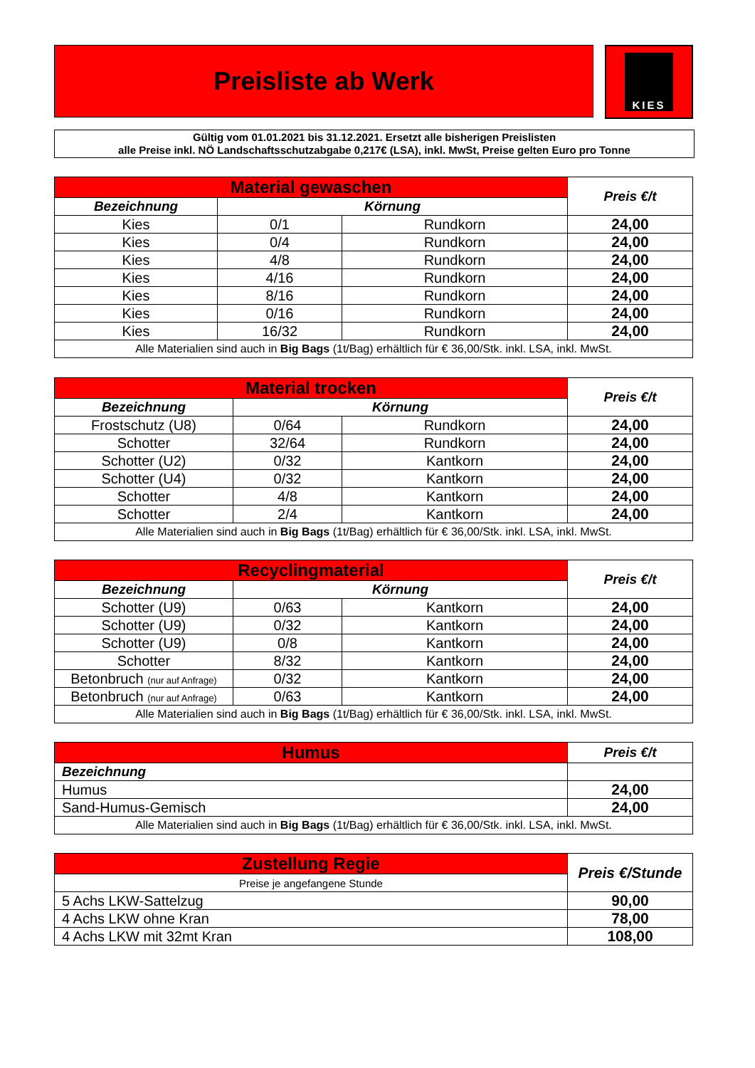Preisliste ab Werk
KIES
Gültig vom 01.01.2021 bis 31.12.2021. Ersetzt alle bisherigen Preislisten
alle Preise inkl. NÖ Landschaftsschutzabgabe 0,217€ (LSA), inkl. MwSt, Preise gelten Euro pro Tonne
| Material gewaschen | | | Preis €/t |
| --- | --- | --- | --- |
| Bezeichnung | Körnung | | |
| Kies | 0/1 | Rundkorn | 24,00 |
| Kies | 0/4 | Rundkorn | 24,00 |
| Kies | 4/8 | Rundkorn | 24,00 |
| Kies | 4/16 | Rundkorn | 24,00 |
| Kies | 8/16 | Rundkorn | 24,00 |
| Kies | 0/16 | Rundkorn | 24,00 |
| Kies | 16/32 | Rundkorn | 24,00 |
| Alle Materialien sind auch in Big Bags (1t/Bag) erhältlich für € 36,00/Stk. inkl. LSA, inkl. MwSt. | | | |
| Material trocken | | | Preis €/t |
| --- | --- | --- | --- |
| Bezeichnung | Körnung | | |
| Frostschutz (U8) | 0/64 | Rundkorn | 24,00 |
| Schotter | 32/64 | Rundkorn | 24,00 |
| Schotter (U2) | 0/32 | Kantkorn | 24,00 |
| Schotter (U4) | 0/32 | Kantkorn | 24,00 |
| Schotter | 4/8 | Kantkorn | 24,00 |
| Schotter | 2/4 | Kantkorn | 24,00 |
| Alle Materialien sind auch in Big Bags (1t/Bag) erhältlich für € 36,00/Stk. inkl. LSA, inkl. MwSt. | | | |
| Recyclingmaterial | | | Preis €/t |
| --- | --- | --- | --- |
| Bezeichnung | Körnung | | |
| Schotter (U9) | 0/63 | Kantkorn | 24,00 |
| Schotter (U9) | 0/32 | Kantkorn | 24,00 |
| Schotter (U9) | 0/8 | Kantkorn | 24,00 |
| Schotter | 8/32 | Kantkorn | 24,00 |
| Betonbruch (nur auf Anfrage) | 0/32 | Kantkorn | 24,00 |
| Betonbruch (nur auf Anfrage) | 0/63 | Kantkorn | 24,00 |
| Alle Materialien sind auch in Big Bags (1t/Bag) erhältlich für € 36,00/Stk. inkl. LSA, inkl. MwSt. | | | |
| Humus | Preis €/t |
| --- | --- |
| Bezeichnung | |
| Humus | 24,00 |
| Sand-Humus-Gemisch | 24,00 |
| Alle Materialien sind auch in Big Bags (1t/Bag) erhältlich für € 36,00/Stk. inkl. LSA, inkl. MwSt. | |
| Zustellung Regie | Preis €/Stunde |
| --- | --- |
| Preise je angefangene Stunde | |
| 5 Achs LKW-Sattelzug | 90,00 |
| 4 Achs LKW ohne Kran | 78,00 |
| 4 Achs LKW mit 32mt Kran | 108,00 |